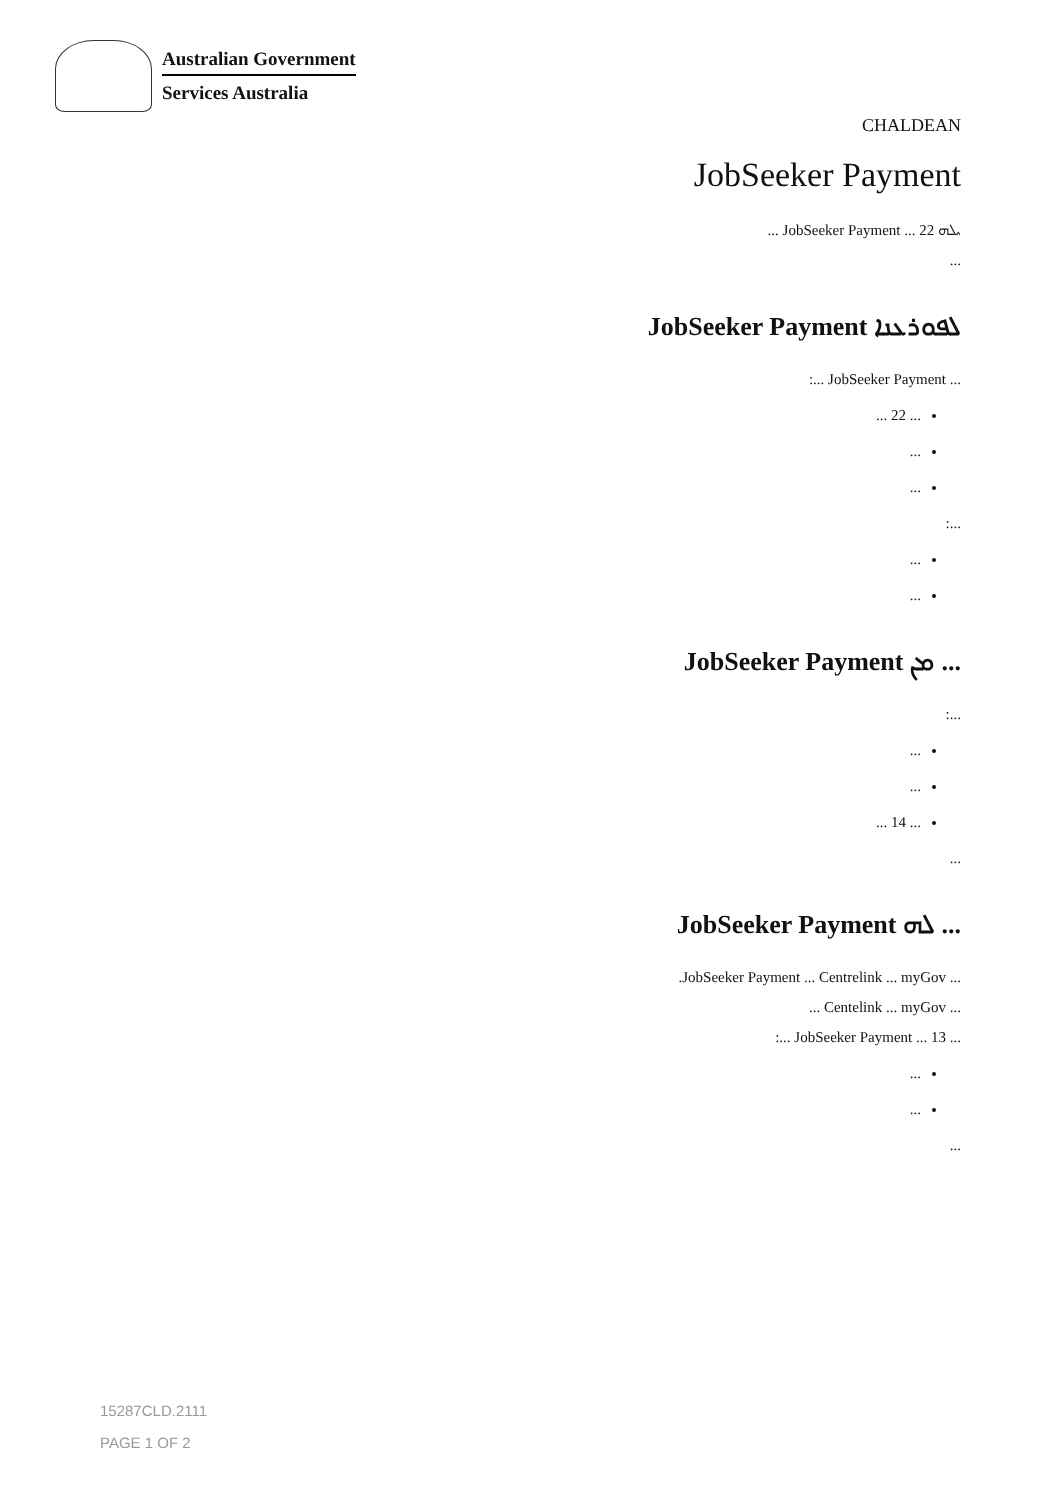Australian Government
Services Australia
CHALDEAN
JobSeeker Payment
ܝܠܗ JobSeeker Payment ... 22 ...
...
JobSeeker Payment ܠܦܘܪܥܢܐ
... JobSeeker Payment ...:
... 22 ...
...
...
...:
...
...
JobSeeker Payment ܡܢ ...
...:
...
...
... 14 ...
...
JobSeeker Payment ܠܗ ...
... JobSeeker Payment ... Centrelink ... myGov.
... Centelink ... myGov ...
... JobSeeker Payment ... 13 ...:
...
...
...
15287CLD.2111
PAGE 1 OF 2